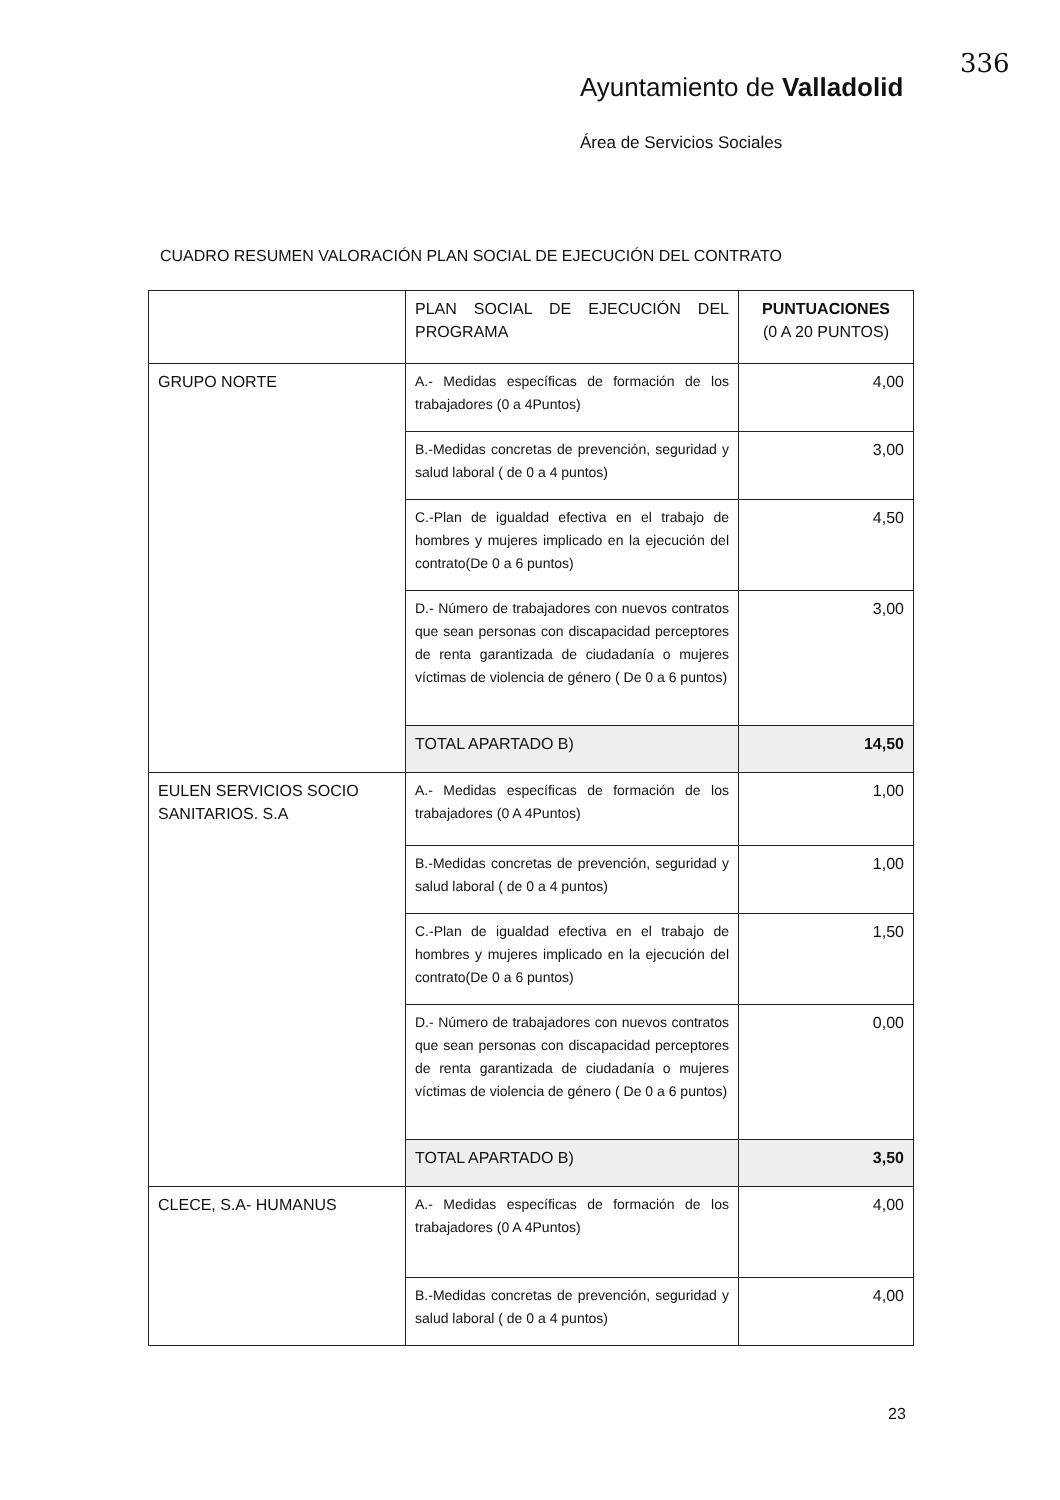Ayuntamiento de Valladolid
Área de Servicios Sociales
336
CUADRO RESUMEN VALORACIÓN PLAN SOCIAL DE EJECUCIÓN DEL CONTRATO
| | PLAN SOCIAL DE EJECUCIÓN DEL PROGRAMA | PUNTUACIONES (0 A 20 PUNTOS) |
| GRUPO NORTE | A.- Medidas específicas de formación de los trabajadores (0 a 4Puntos) | 4,00 |
| | B.-Medidas concretas de prevención, seguridad y salud laboral ( de 0 a 4 puntos) | 3,00 |
| | C.-Plan de igualdad efectiva en el trabajo de hombres y mujeres implicado en la ejecución del contrato(De 0 a 6 puntos) | 4,50 |
| | D.- Número de trabajadores con nuevos contratos que sean personas con discapacidad perceptores de renta garantizada de ciudadanía o mujeres víctimas de violencia de género ( De 0 a 6 puntos) | 3,00 |
| | TOTAL APARTADO B) | 14,50 |
| EULEN SERVICIOS SOCIO SANITARIOS. S.A | A.- Medidas específicas de formación de los trabajadores (0 A 4Puntos) | 1,00 |
| | B.-Medidas concretas de prevención, seguridad y salud laboral ( de 0 a 4 puntos) | 1,00 |
| | C.-Plan de igualdad efectiva en el trabajo de hombres y mujeres implicado en la ejecución del contrato(De 0 a 6 puntos) | 1,50 |
| | D.- Número de trabajadores con nuevos contratos que sean personas con discapacidad perceptores de renta garantizada de ciudadanía o mujeres víctimas de violencia de género ( De 0 a 6 puntos) | 0,00 |
| | TOTAL APARTADO B) | 3,50 |
| CLECE, S.A- HUMANUS | A.- Medidas específicas de formación de los trabajadores (0 A 4Puntos) | 4,00 |
| | B.-Medidas concretas de prevención, seguridad y salud laboral ( de 0 a 4 puntos) | 4,00 |
23